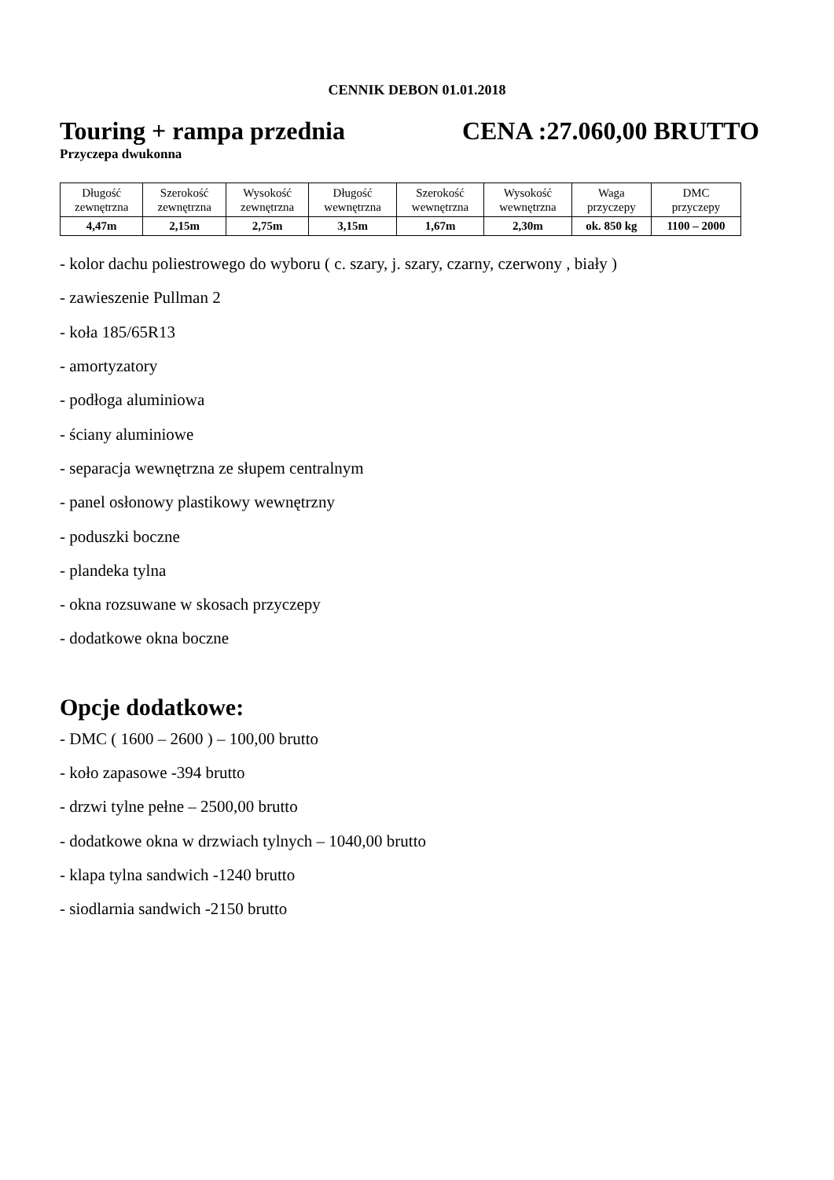CENNIK DEBON 01.01.2018
Touring + rampa przednia CENA :27.060,00 BRUTTO
Przyczepa dwukonna
| Długość zewnętrzna | Szerokość zewnętrzna | Wysokość zewnętrzna | Długość wewnętrzna | Szerokość wewnętrzna | Wysokość wewnętrzna | Waga przyczepy | DMC przyczepy |
| --- | --- | --- | --- | --- | --- | --- | --- |
| 4,47m | 2,15m | 2,75m | 3,15m | 1,67m | 2,30m | ok. 850 kg | 1100 – 2000 |
- kolor dachu poliestrowego do wyboru ( c. szary, j. szary, czarny, czerwony , biały )
- zawieszenie Pullman 2
- koła 185/65R13
- amortyzatory
- podłoga aluminiowa
- ściany aluminiowe
- separacja wewnętrzna ze słupem centralnym
- panel osłonowy plastikowy wewnętrzny
- poduszki boczne
- plandeka tylna
- okna rozsuwane w skosach przyczepy
- dodatkowe okna boczne
Opcje dodatkowe:
- DMC ( 1600 – 2600 ) – 100,00 brutto
- koło zapasowe -394 brutto
- drzwi tylne pełne – 2500,00 brutto
- dodatkowe okna w drzwiach tylnych – 1040,00 brutto
- klapa tylna sandwich -1240 brutto
- siodlarnia sandwich -2150 brutto